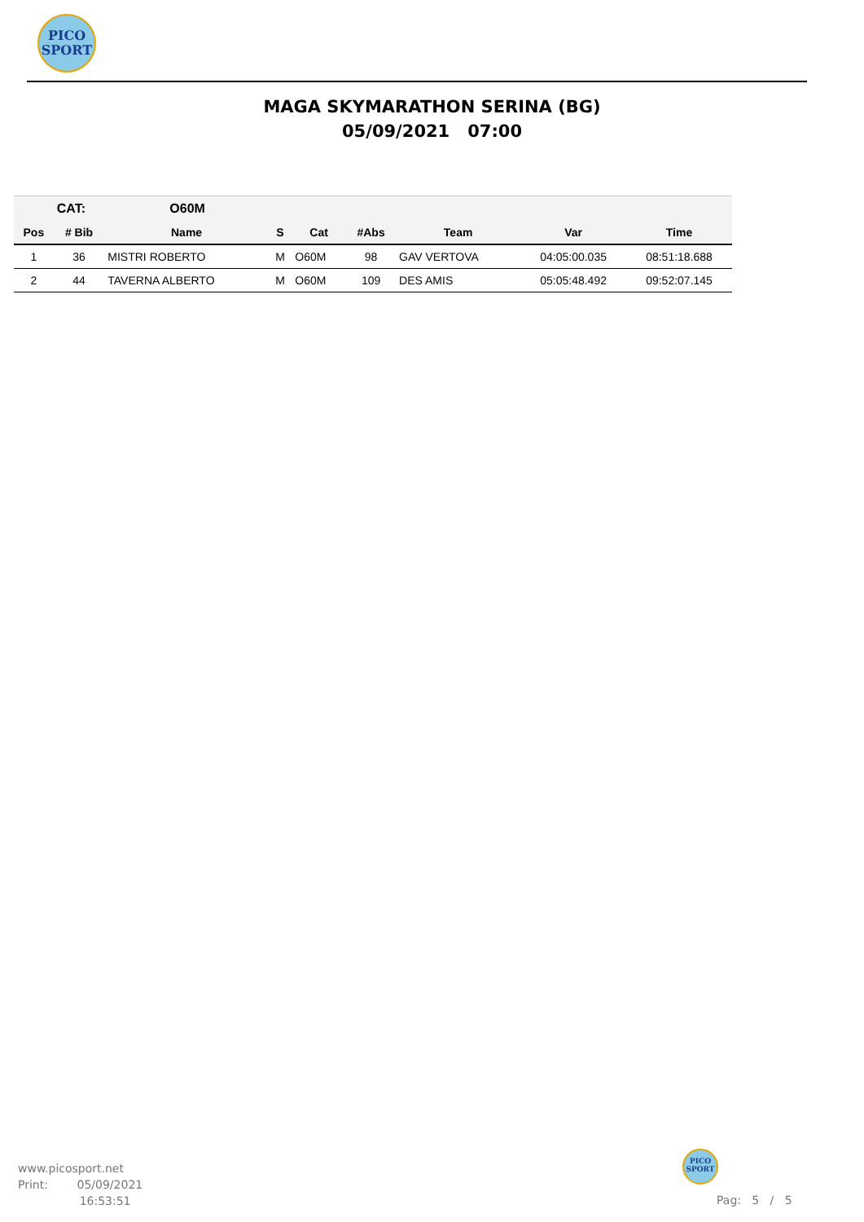PICO
SPORT
MAGA SKYMARATHON SERINA (BG)
05/09/2021 07:00
| | CAT: | O60M | | | | | | |
| Pos | # Bib | Name | S | Cat | #Abs | Team | Var | Time |
| 1 | 36 | MISTRI ROBERTO | M | O60M | 98 | GAV VERTOVA | 04:05:00.035 | 08:51:18.688 |
| 2 | 44 | TAVERNA ALBERTO | M | O60M | 109 | DES AMIS | 05:05:48.492 | 09:52:07.145 |
www.picosport.net
Print: 05/09/2021
16:53:51
PICO
SPORT
Pag: 5 / 5